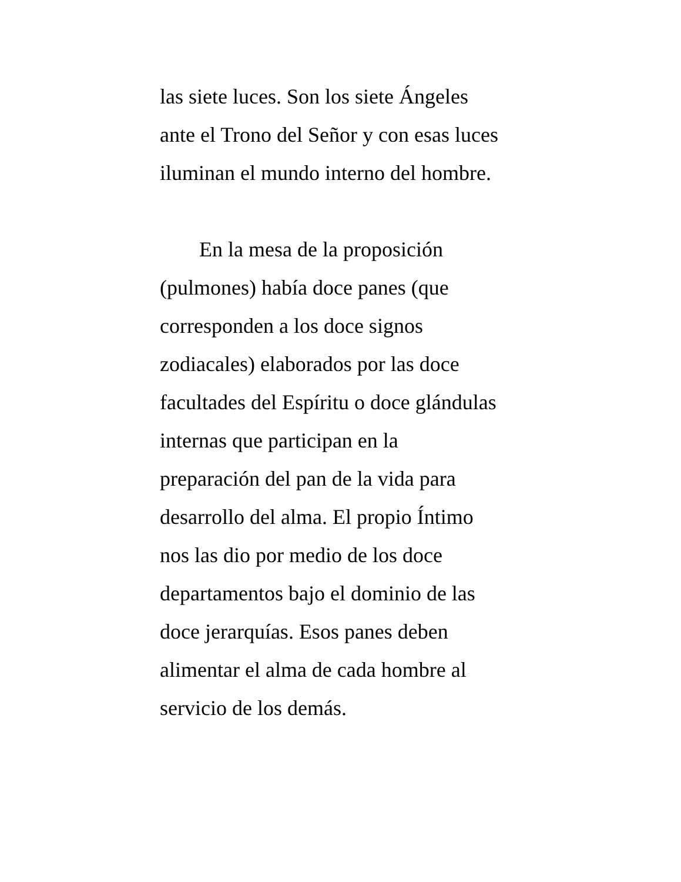las siete luces. Son los siete Ángeles
ante el Trono del Señor y con esas luces
iluminan el mundo interno del hombre.
En la mesa de la proposición
(pulmones) había doce panes (que
corresponden a los doce signos
zodiacales) elaborados por las doce
facultades del Espíritu o doce glándulas
internas que participan en la
preparación del pan de la vida para
desarrollo del alma. El propio Íntimo
nos las dio por medio de los doce
departamentos bajo el dominio de las
doce jerarquías. Esos panes deben
alimentar el alma de cada hombre al
servicio de los demás.